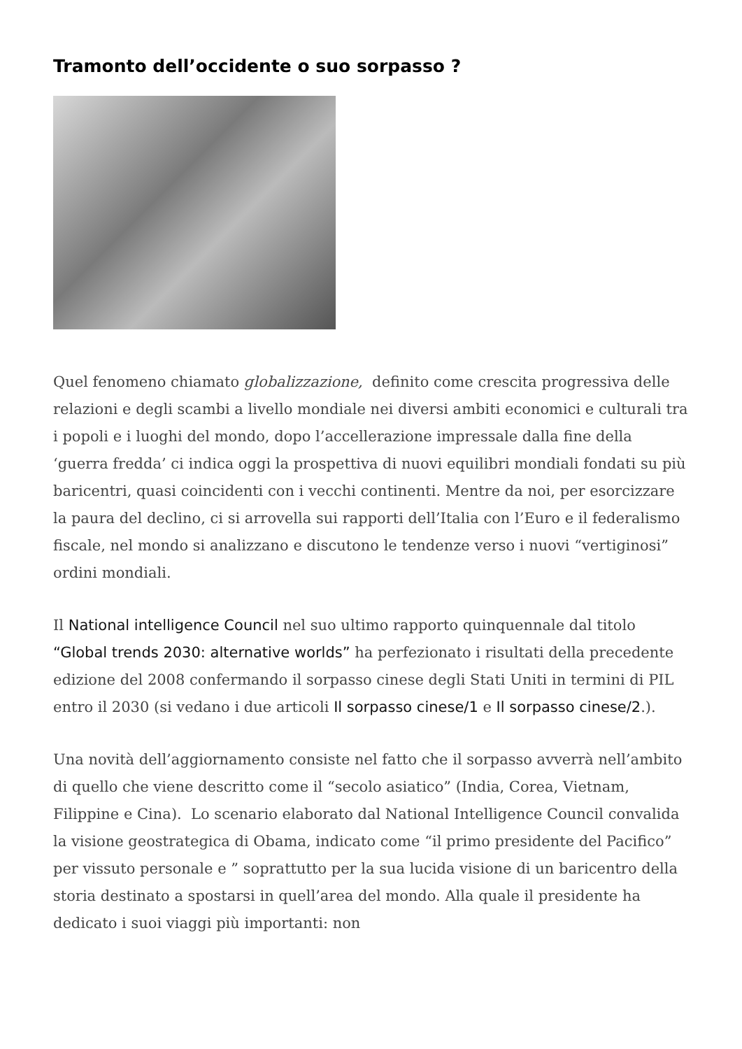Tramonto dell’occidente o suo sorpasso ?
Quel fenomeno chiamato globalizzazione, definito come crescita progressiva delle relazioni e degli scambi a livello mondiale nei diversi ambiti economici e culturali tra i popoli e i luoghi del mondo, dopo l’accellerazione impressale dalla fine della ‘guerra fredda’ ci indica oggi la prospettiva di nuovi equilibri mondiali fondati su più baricentri, quasi coincidenti con i vecchi continenti. Mentre da noi, per esorcizzare la paura del declino, ci si arrovella sui rapporti dell’Italia con l’Euro e il federalismo fiscale, nel mondo si analizzano e discutono le tendenze verso i nuovi “vertiginosi” ordini mondiali.
Il National intelligence Council nel suo ultimo rapporto quinquennale dal titolo “Global trends 2030: alternative worlds” ha perfezionato i risultati della precedente edizione del 2008 confermando il sorpasso cinese degli Stati Uniti in termini di PIL entro il 2030 (si vedano i due articoli Il sorpasso cinese/1 e Il sorpasso cinese/2.).
Una novità dell’aggiornamento consiste nel fatto che il sorpasso avverrà nell’ambito di quello che viene descritto come il “secolo asiatico” (India, Corea, Vietnam, Filippine e Cina). Lo scenario elaborato dal National Intelligence Council convalida la visione geostrategica di Obama, indicato come “il primo presidente del Pacifico” per vissuto personale e ” soprattutto per la sua lucida visione di un baricentro della storia destinato a spostarsi in quell’area del mondo. Alla quale il presidente ha dedicato i suoi viaggi più importanti: non